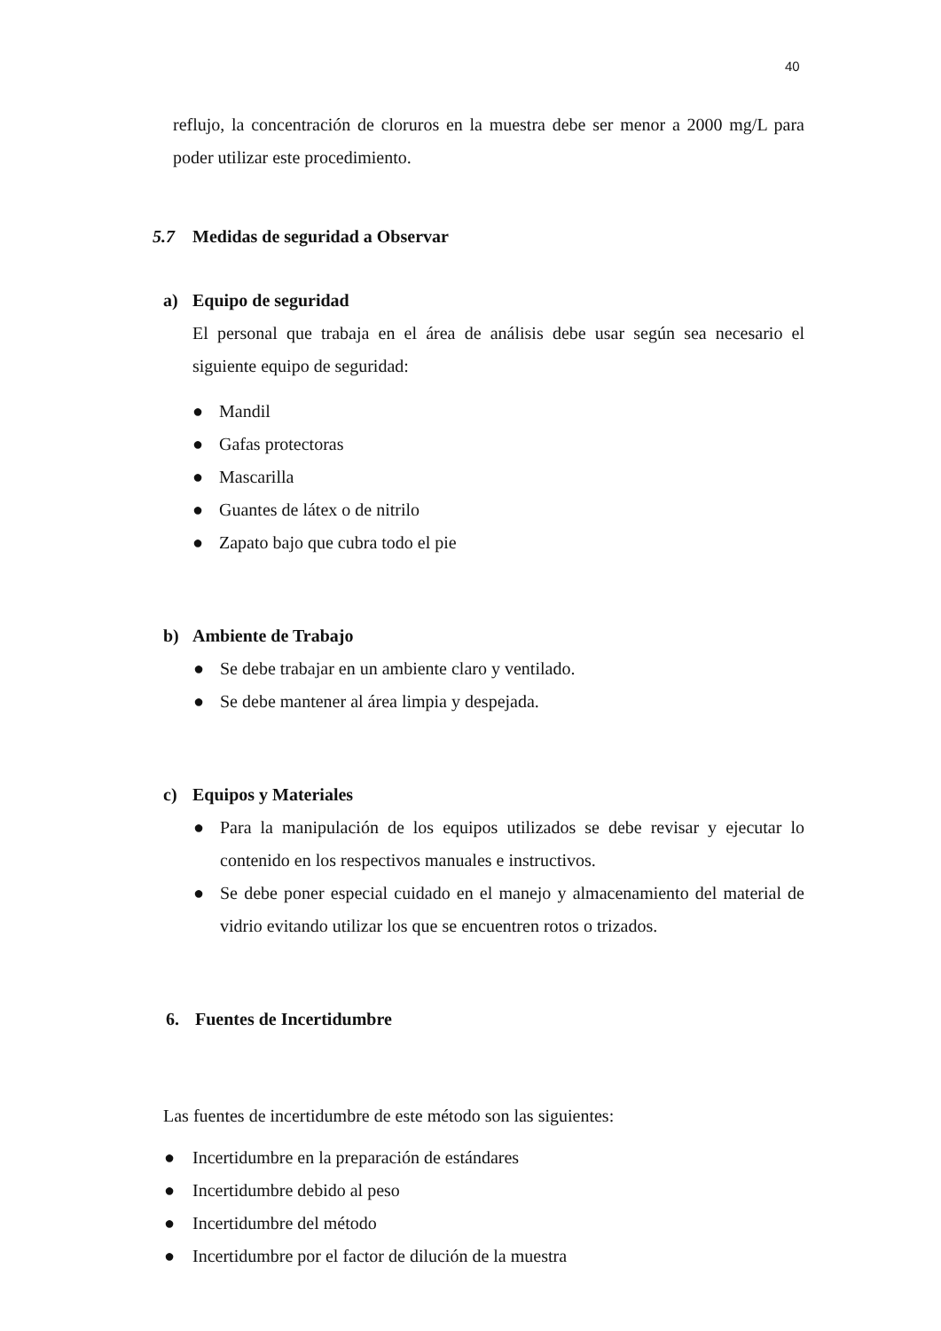40
reflujo, la concentración de cloruros en la muestra debe ser menor a 2000 mg/L para poder utilizar este procedimiento.
5.7 Medidas de seguridad a Observar
a) Equipo de seguridad
El personal que trabaja en el área de análisis debe usar según sea necesario el siguiente equipo de seguridad:
● Mandil
● Gafas protectoras
● Mascarilla
● Guantes de látex o de nitrilo
● Zapato bajo que cubra todo el pie
b) Ambiente de Trabajo
● Se debe trabajar en un ambiente claro y ventilado.
● Se debe mantener al área limpia y despejada.
c) Equipos y Materiales
●
Para la manipulación de los equipos utilizados se debe revisar y ejecutar lo contenido en los respectivos manuales e instructivos.
●
Se debe poner especial cuidado en el manejo y almacenamiento del material de vidrio evitando utilizar los que se encuentren rotos o trizados.
6. Fuentes de Incertidumbre
Las fuentes de incertidumbre de este método son las siguientes:
● Incertidumbre en la preparación de estándares
● Incertidumbre debido al peso
● Incertidumbre del método
● Incertidumbre por el factor de dilución de la muestra